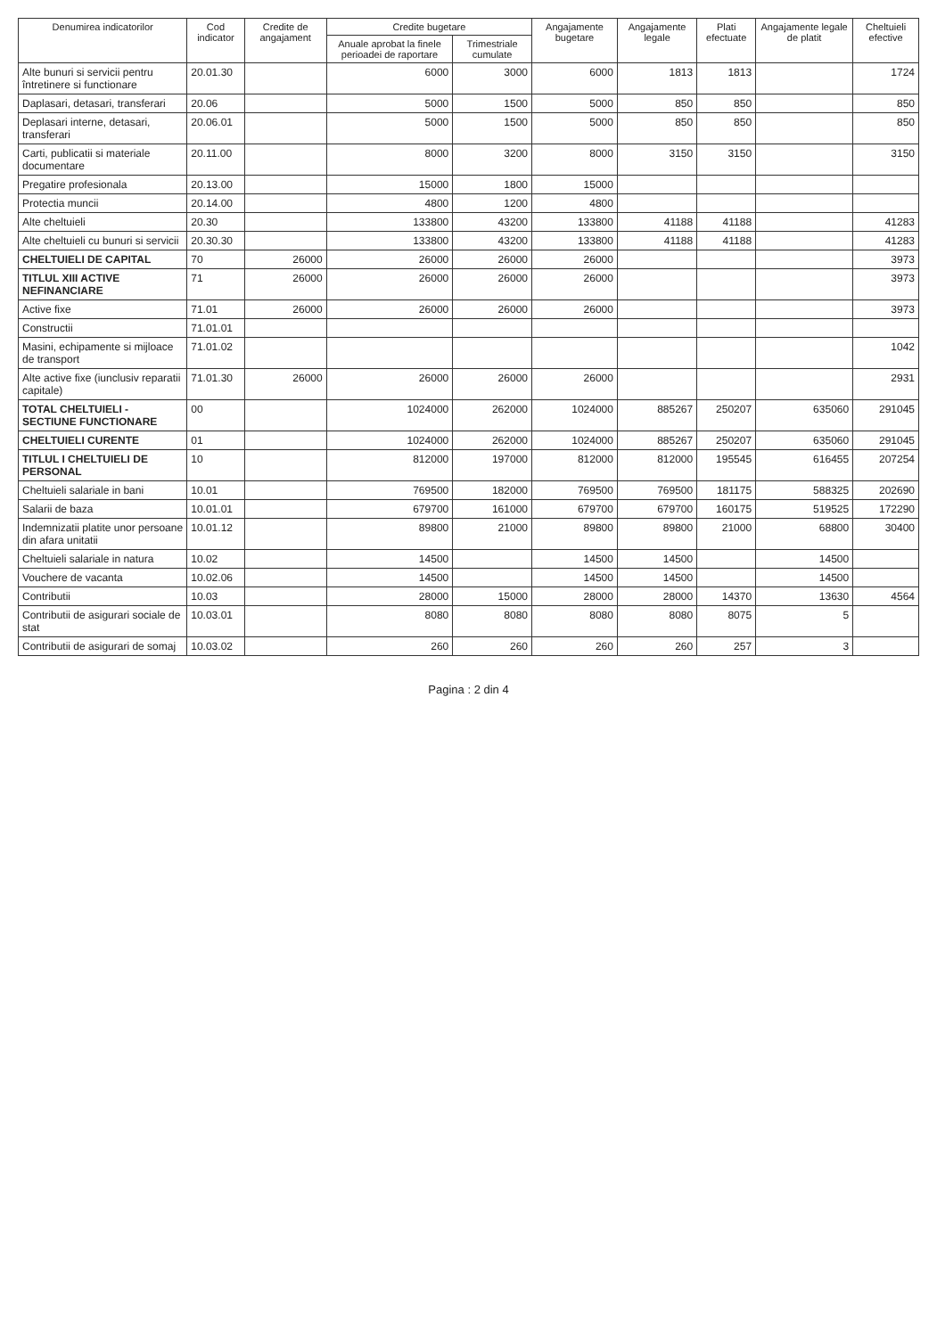| Denumirea indicatorilor | Cod indicator | Credite de angajament | Credite bugetare | | Angajamente bugetare | Angajamente legale | Plati efectuate | Angajamente legale de platit | Cheltuieli efective |
| --- | --- | --- | --- | --- | --- | --- | --- | --- | --- |
| | | | Anuale aprobat la finele perioadei de raportare | Trimestriale cumulate | | | | | |
| Alte bunuri si servicii pentru întretinere si functionare | 20.01.30 | | 6000 | 3000 | 6000 | 1813 | 1813 | | 1724 |
| Daplasari, detasari, transferari | 20.06 | | 5000 | 1500 | 5000 | 850 | 850 | | 850 |
| Deplasari interne, detasari, transferari | 20.06.01 | | 5000 | 1500 | 5000 | 850 | 850 | | 850 |
| Carti, publicatii si materiale documentare | 20.11.00 | | 8000 | 3200 | 8000 | 3150 | 3150 | | 3150 |
| Pregatire profesionala | 20.13.00 | | 15000 | 1800 | 15000 | | | | |
| Protectia muncii | 20.14.00 | | 4800 | 1200 | 4800 | | | | |
| Alte cheltuieli | 20.30 | | 133800 | 43200 | 133800 | 41188 | 41188 | | 41283 |
| Alte cheltuieli cu bunuri si servicii | 20.30.30 | | 133800 | 43200 | 133800 | 41188 | 41188 | | 41283 |
| CHELTUIELI DE CAPITAL | 70 | 26000 | 26000 | 26000 | 26000 | | | | 3973 |
| TITLUL XIII ACTIVE NEFINANCIARE | 71 | 26000 | 26000 | 26000 | 26000 | | | | 3973 |
| Active fixe | 71.01 | 26000 | 26000 | 26000 | 26000 | | | | 3973 |
| Constructii | 71.01.01 | | | | | | | | |
| Masini, echipamente si mijloace de transport | 71.01.02 | | | | | | | | 1042 |
| Alte active fixe (iunclusiv reparatii capitale) | 71.01.30 | 26000 | 26000 | 26000 | 26000 | | | | 2931 |
| TOTAL CHELTUIELI - SECTIUNE FUNCTIONARE | 00 | | 1024000 | 262000 | 1024000 | 885267 | 250207 | 635060 | 291045 |
| CHELTUIELI CURENTE | 01 | | 1024000 | 262000 | 1024000 | 885267 | 250207 | 635060 | 291045 |
| TITLUL I CHELTUIELI DE PERSONAL | 10 | | 812000 | 197000 | 812000 | 812000 | 195545 | 616455 | 207254 |
| Cheltuieli salariale in bani | 10.01 | | 769500 | 182000 | 769500 | 769500 | 181175 | 588325 | 202690 |
| Salarii de baza | 10.01.01 | | 679700 | 161000 | 679700 | 679700 | 160175 | 519525 | 172290 |
| Indemnizatii platite unor persoane din afara unitatii | 10.01.12 | | 89800 | 21000 | 89800 | 89800 | 21000 | 68800 | 30400 |
| Cheltuieli salariale in natura | 10.02 | | 14500 | | 14500 | 14500 | | 14500 | |
| Vouchere de vacanta | 10.02.06 | | 14500 | | 14500 | 14500 | | 14500 | |
| Contributii | 10.03 | | 28000 | 15000 | 28000 | 28000 | 14370 | 13630 | 4564 |
| Contributii de asigurari sociale de stat | 10.03.01 | | 8080 | 8080 | 8080 | 8080 | 8075 | 5 | |
| Contributii de asigurari de somaj | 10.03.02 | | 260 | 260 | 260 | 260 | 257 | 3 | |
Pagina : 2 din 4